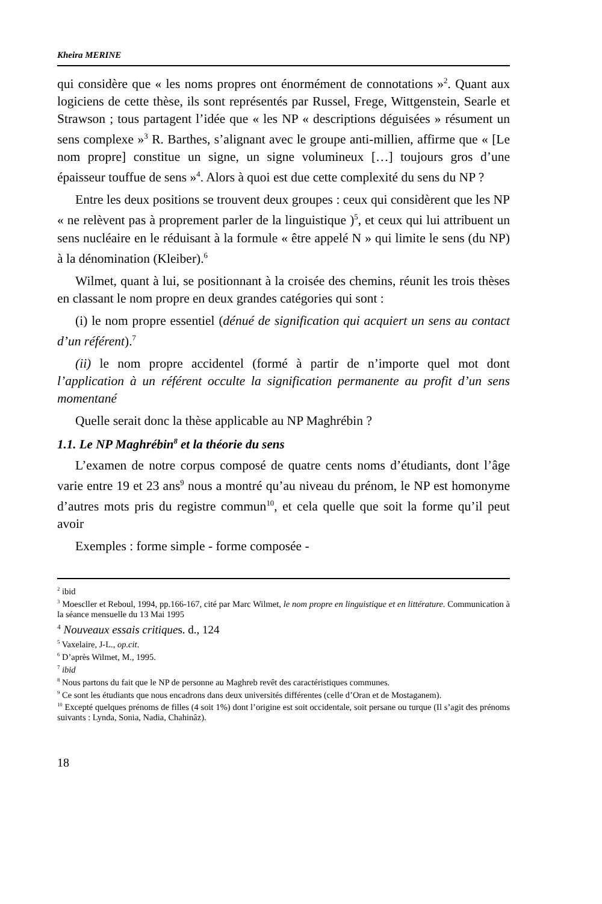Kheira MERINE
qui considère que « les noms propres ont énormément de connotations »<sup>2</sup>. Quant aux logiciens de cette thèse, ils sont représentés par Russel, Frege, Wittgenstein, Searle et Strawson ; tous partagent l’idée que « les NP « descriptions déguisées » résument un sens complexe »<sup>3</sup> R. Barthes, s’alignant avec le groupe anti-millien, affirme que « [Le nom propre] constitue un signe, un signe volumineux […] toujours gros d’une épaisseur touffue de sens »<sup>4</sup>. Alors à quoi est due cette complexité du sens du NP ?
Entre les deux positions se trouvent deux groupes : ceux qui considèrent que les NP « ne relèvent pas à proprement parler de la linguistique )<sup>5</sup>, et ceux qui lui attribuent un sens nucléaire en le réduisant à la formule « être appelé N » qui limite le sens (du NP) à la dénomination (Kleiber).<sup>6</sup>
Wilmet, quant à lui, se positionnant à la croisée des chemins, réunit les trois thèses en classant le nom propre en deux grandes catégories qui sont :
(i) le nom propre essentiel (dénué de signification qui acquiert un sens au contact d’un référent).<sup>7</sup>
(ii) le nom propre accidentel (formé à partir de n’importe quel mot dont l’application à un référent occulte la signification permanente au profit d’un sens momentané
Quelle serait donc la thèse applicable au NP Maghrébin ?
1.1. Le NP Maghrébin<sup>8</sup> et la théorie du sens
L’examen de notre corpus composé de quatre cents noms d’étudiants, dont l’âge varie entre 19 et 23 ans<sup>9</sup> nous a montré qu’au niveau du prénom, le NP est homonyme d’autres mots pris du registre commun<sup>10</sup>, et cela quelle que soit la forme qu’il peut avoir
Exemples : forme simple - forme composée -
<sup>2</sup> ibid
<sup>3</sup> Moescller et Reboul, 1994, pp.166-167, cité par Marc Wilmet, le nom propre en linguistique et en littérature. Communication à la séance mensuelle du 13 Mai 1995
<sup>4</sup> Nouveaux essais critiques. d., 124
<sup>5</sup> Vaxelaire, J-L., op.cit.
<sup>6</sup> D’après Wilmet, M., 1995.
<sup>7</sup> ibid
<sup>8</sup> Nous partons du fait que le NP de personne au Maghreb revêt des caractéristiques communes.
<sup>9</sup> Ce sont les étudiants que nous encadrons dans deux universités différentes (celle d’Oran et de Mostaganem).
<sup>10</sup> Excepté quelques prénoms de filles (4 soit 1%) dont l’origine est soit occidentale, soit persane ou turque (Il s’agit des prénoms suivants : Lynda, Sonia, Nadia, Chahinâz).
18